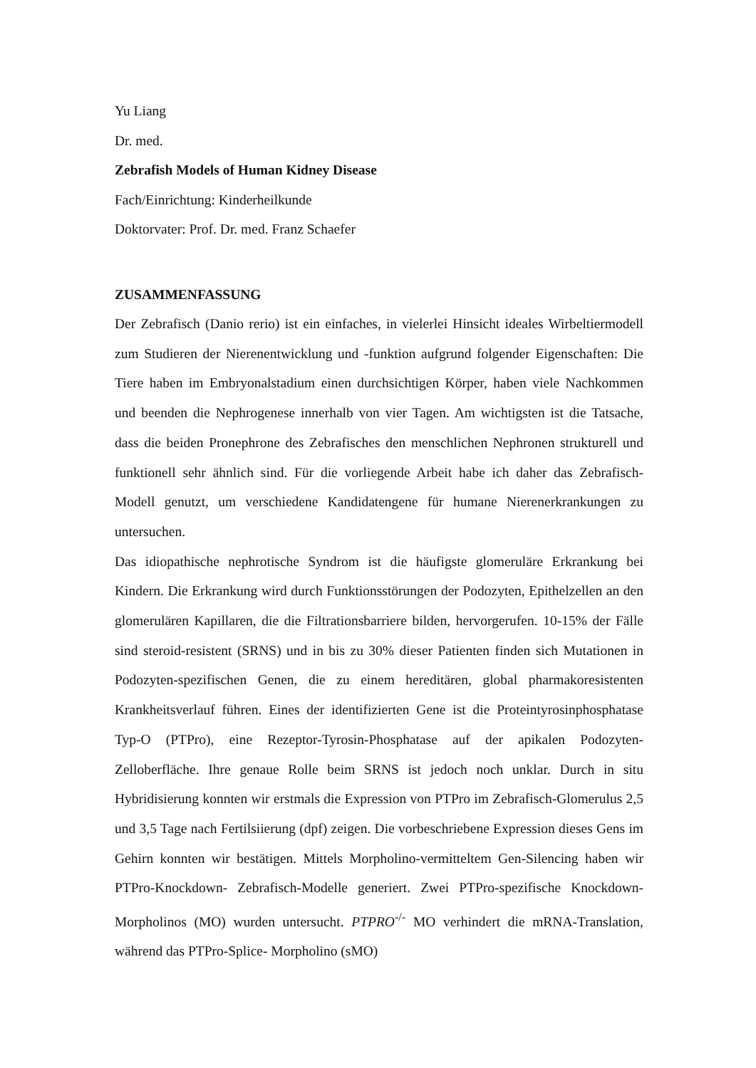Yu Liang
Dr. med.
Zebrafish Models of Human Kidney Disease
Fach/Einrichtung: Kinderheilkunde
Doktorvater: Prof. Dr. med. Franz Schaefer
ZUSAMMENFASSUNG
Der Zebrafisch (Danio rerio) ist ein einfaches, in vielerlei Hinsicht ideales Wirbeltiermodell zum Studieren der Nierenentwicklung und -funktion aufgrund folgender Eigenschaften: Die Tiere haben im Embryonalstadium einen durchsichtigen Körper, haben viele Nachkommen und beenden die Nephrogenese innerhalb von vier Tagen. Am wichtigsten ist die Tatsache, dass die beiden Pronephrone des Zebrafisches den menschlichen Nephronen strukturell und funktionell sehr ähnlich sind. Für die vorliegende Arbeit habe ich daher das Zebrafisch- Modell genutzt, um verschiedene Kandidatengene für humane Nierenerkrankungen zu untersuchen.
Das idiopathische nephrotische Syndrom ist die häufigste glomeruläre Erkrankung bei Kindern. Die Erkrankung wird durch Funktionsstörungen der Podozyten, Epithelzellen an den glomerulären Kapillaren, die die Filtrationsbarriere bilden, hervorgerufen. 10-15% der Fälle sind steroid-resistent (SRNS) und in bis zu 30% dieser Patienten finden sich Mutationen in Podozyten-spezifischen Genen, die zu einem hereditären, global pharmakoresistenten Krankheitsverlauf führen. Eines der identifizierten Gene ist die Proteintyrosinphosphatase Typ-O (PTPro), eine Rezeptor-Tyrosin-Phosphatase auf der apikalen Podozyten-Zelloberfläche. Ihre genaue Rolle beim SRNS ist jedoch noch unklar. Durch in situ Hybridisierung konnten wir erstmals die Expression von PTPro im Zebrafisch-Glomerulus 2,5 und 3,5 Tage nach Fertilsiierung (dpf) zeigen. Die vorbeschriebene Expression dieses Gens im Gehirn konnten wir bestätigen. Mittels Morpholino-vermitteltem Gen-Silencing haben wir PTPro-Knockdown- Zebrafisch-Modelle generiert. Zwei PTPro-spezifische Knockdown-Morpholinos (MO) wurden untersucht. PTPRO<sup>-/-</sup> MO verhindert die mRNA-Translation, während das PTPro-Splice- Morpholino (sMO)